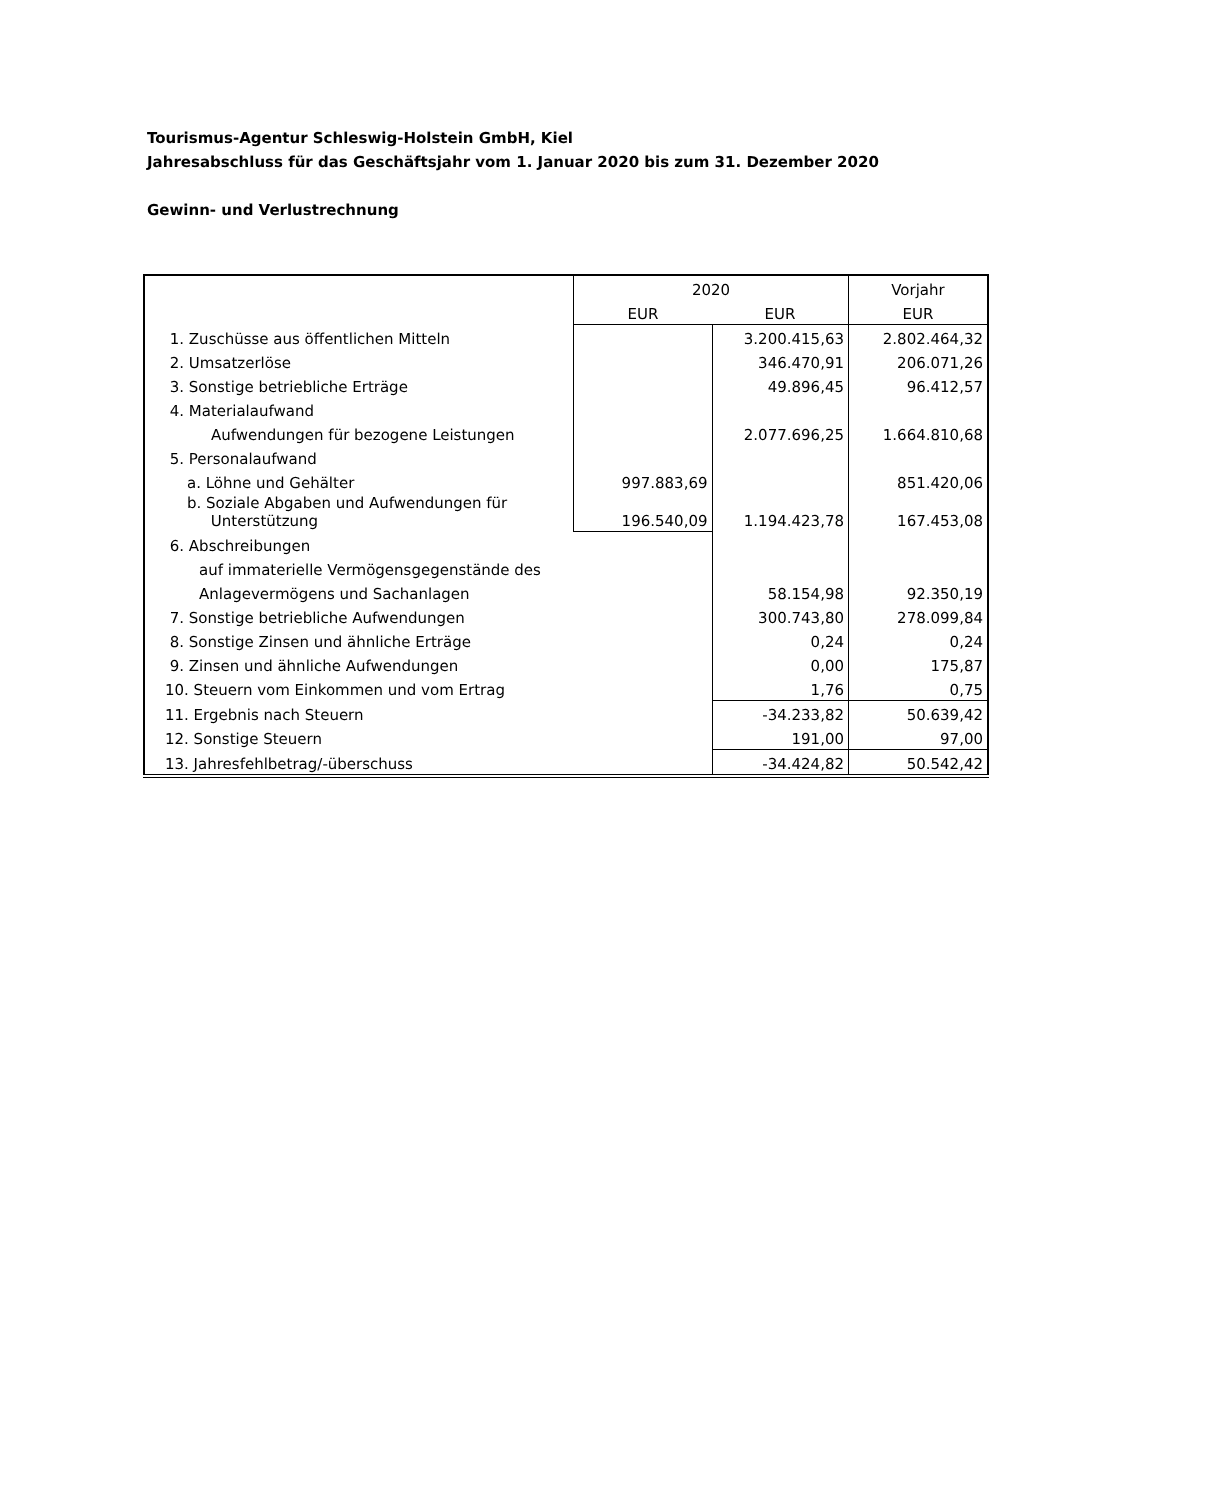Tourismus-Agentur Schleswig-Holstein GmbH, Kiel
Jahresabschluss für das Geschäftsjahr vom 1. Januar 2020 bis zum 31. Dezember 2020
Gewinn- und Verlustrechnung
| | 2020 | | Vorjahr |
| | EUR | EUR | EUR |
| 1. Zuschüsse aus öffentlichen Mitteln | | 3.200.415,63 | 2.802.464,32 |
| 2. Umsatzerlöse | | 346.470,91 | 206.071,26 |
| 3. Sonstige betriebliche Erträge | | 49.896,45 | 96.412,57 |
| 4. Materialaufwand | | | |
| Aufwendungen für bezogene Leistungen | | 2.077.696,25 | 1.664.810,68 |
| 5. Personalaufwand | | | |
| a. Löhne und Gehälter | 997.883,69 | | 851.420,06 |
| b. Soziale Abgaben und Aufwendungen für Unterstützung | 196.540,09 | 1.194.423,78 | 167.453,08 |
| 6. Abschreibungen | | | |
| auf immaterielle Vermögensgegenstände des | | | |
| Anlagevermögens und Sachanlagen | | 58.154,98 | 92.350,19 |
| 7. Sonstige betriebliche Aufwendungen | | 300.743,80 | 278.099,84 |
| 8. Sonstige Zinsen und ähnliche Erträge | | 0,24 | 0,24 |
| 9. Zinsen und ähnliche Aufwendungen | | 0,00 | 175,87 |
| 10. Steuern vom Einkommen und vom Ertrag | | 1,76 | 0,75 |
| 11. Ergebnis nach Steuern | | -34.233,82 | 50.639,42 |
| 12. Sonstige Steuern | | 191,00 | 97,00 |
| 13. Jahresfehlbetrag/-überschuss | | -34.424,82 | 50.542,42 |